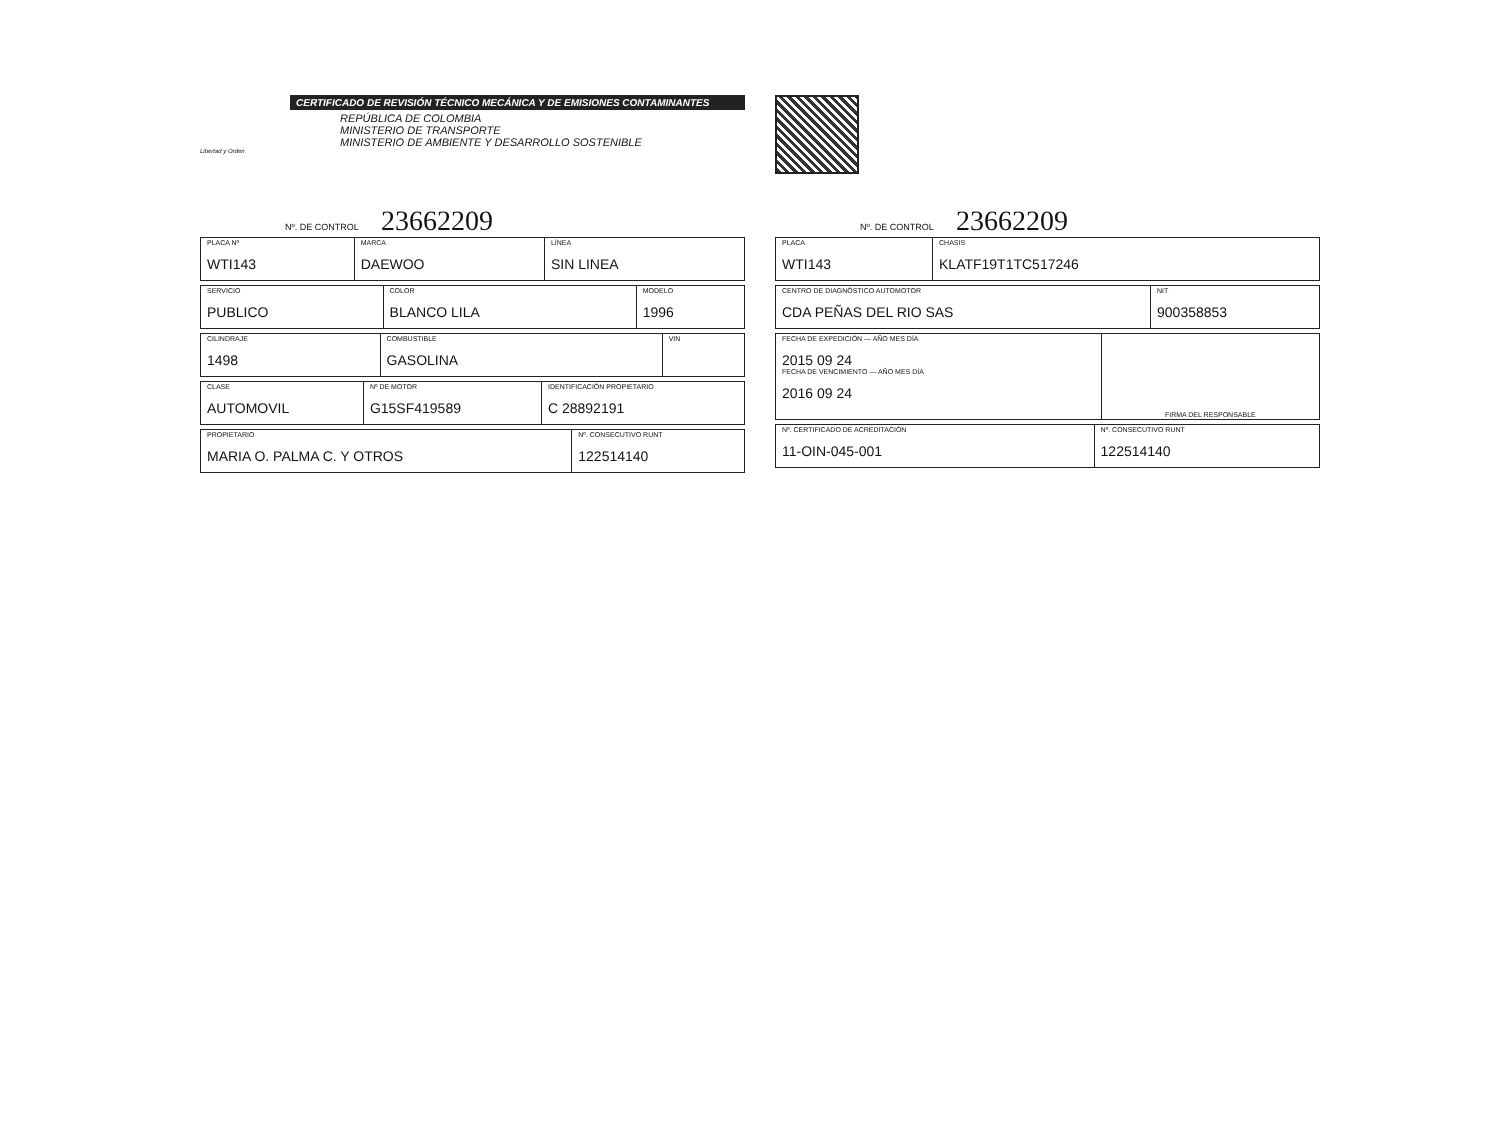CERTIFICADO DE REVISIÓN TÉCNICO MECÁNICA Y DE EMISIONES CONTAMINANTES
REPÚBLICA DE COLOMBIA
MINISTERIO DE TRANSPORTE
MINISTERIO DE AMBIENTE Y DESARROLLO SOSTENIBLE
Libertad y Orden
Nº. DE CONTROL 23662209
| PLACA Nº WTI143 | MARCA DAEWOO | LÍNEA SIN LINEA |
| SERVICIO PUBLICO | COLOR BLANCO LILA | MODELO 1996 |
| CILINDRAJE 1498 | COMBUSTIBLE GASOLINA | VIN |
| CLASE AUTOMOVIL | Nº DE MOTOR G15SF419589 | IDENTIFICACIÓN PROPIETARIO C 28892191 |
| PROPIETARIO MARIA O. PALMA C. Y OTROS | Nº. CONSECUTIVO RUNT 122514140 |
Nº. DE CONTROL 23662209
| PLACA WTI143 | CHASIS KLATF19T1TC517246 |
| CENTRO DE DIAGNÓSTICO AUTOMOTOR CDA PEÑAS DEL RIO SAS | NIT 900358853 |
| FECHA DE EXPEDICIÓN — AÑO MES DÍA 2015 09 24 FECHA DE VENCIMIENTO — AÑO MES DÍA 2016 09 24 | FIRMA DEL RESPONSABLE |
| Nº. CERTIFICADO DE ACREDITACIÓN 11-OIN-045-001 | Nº. CONSECUTIVO RUNT 122514140 |